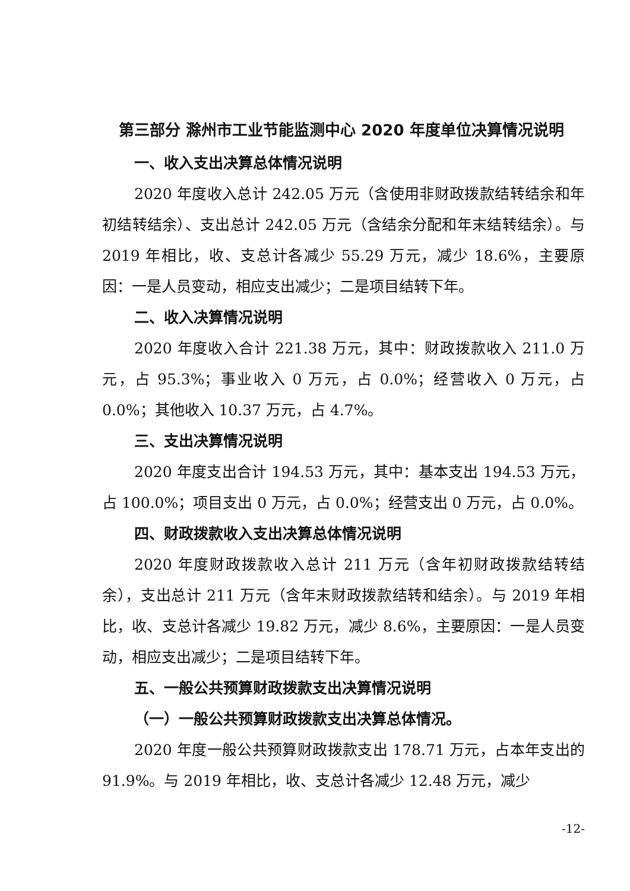第三部分 滁州市工业节能监测中心 2020 年度单位决算情况说明
一、收入支出决算总体情况说明
2020 年度收入总计 242.05 万元（含使用非财政拨款结转结余和年初结转结余）、支出总计 242.05 万元（含结余分配和年末结转结余）。与 2019 年相比，收、支总计各减少 55.29 万元，减少 18.6%，主要原因：一是人员变动，相应支出减少；二是项目结转下年。
二、收入决算情况说明
2020 年度收入合计 221.38 万元，其中：财政拨款收入 211.0 万元，占 95.3%；事业收入 0 万元，占 0.0%；经营收入 0 万元，占 0.0%；其他收入 10.37 万元，占 4.7%。
三、支出决算情况说明
2020 年度支出合计 194.53 万元，其中：基本支出 194.53 万元，占 100.0%；项目支出 0 万元，占 0.0%；经营支出 0 万元，占 0.0%。
四、财政拨款收入支出决算总体情况说明
2020 年度财政拨款收入总计 211 万元（含年初财政拨款结转结余），支出总计 211 万元（含年末财政拨款结转和结余）。与 2019 年相比，收、支总计各减少 19.82 万元，减少 8.6%，主要原因：一是人员变动，相应支出减少；二是项目结转下年。
五、一般公共预算财政拨款支出决算情况说明
（一）一般公共预算财政拨款支出决算总体情况。
2020 年度一般公共预算财政拨款支出 178.71 万元，占本年支出的 91.9%。与 2019 年相比，收、支总计各减少 12.48 万元，减少
-12-